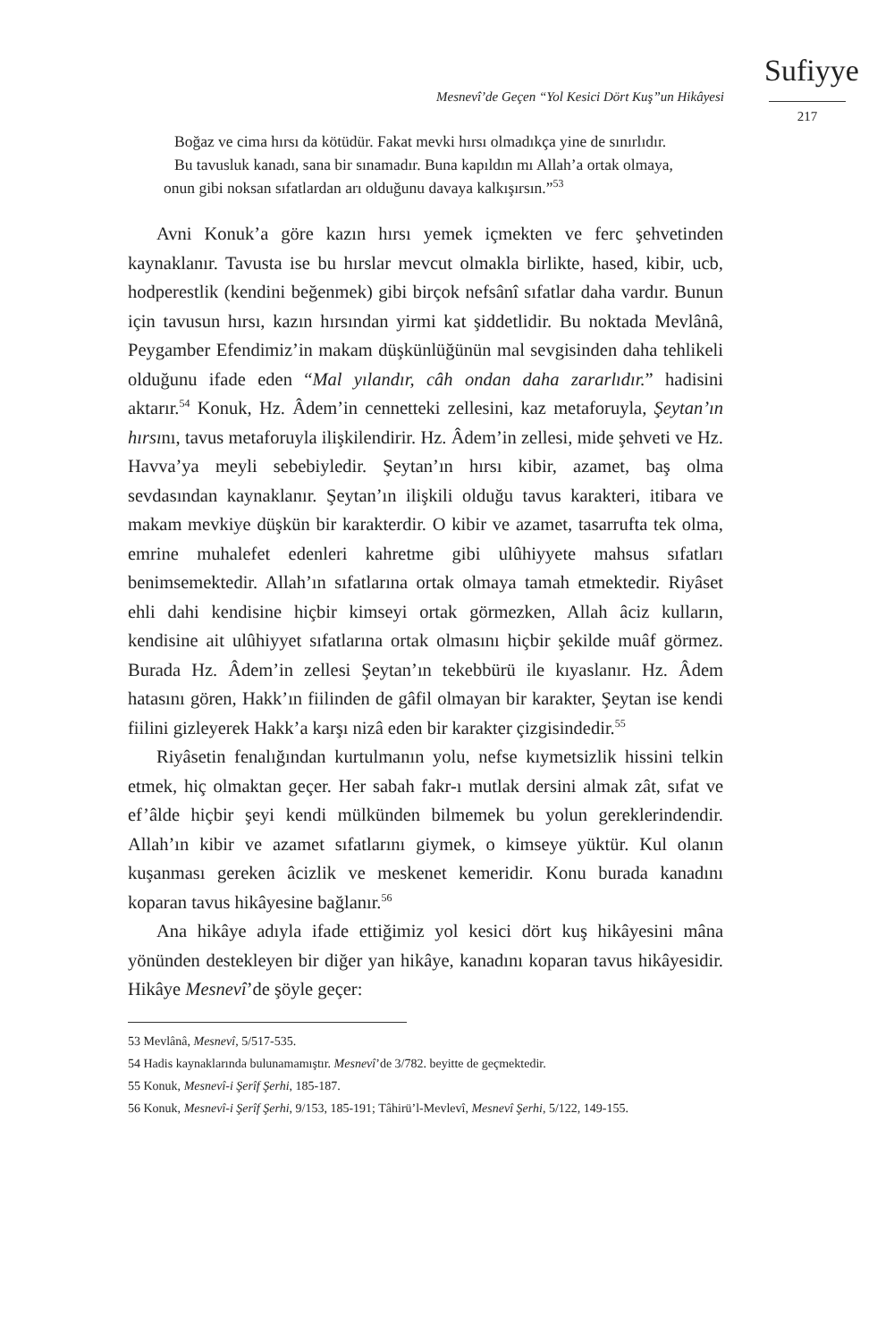Mesnevî’de Geçen “Yol Kesici Dört Kuş”un Hikâyesi
Sufiyye
217
Boğaz ve cima hırsı da kötüdür. Fakat mevki hırsı olmadıkça yine de sınırlıdır.
Bu tavusluk kanadı, sana bir sınamadır. Buna kapıldın mı Allah’a ortak olmaya, onun gibi noksan sıfatlardan arı olduğunu davaya kalkışırsın.”<sup>53</sup>
Avni Konuk’a göre kazın hırsı yemek içmekten ve ferc şehvetinden kaynaklanır. Tavusta ise bu hırslar mevcut olmakla birlikte, hased, kibir, ucb, hodperestlik (kendini beğenmek) gibi birçok nefsânî sıfatlar daha vardır. Bunun için tavusun hırsı, kazın hırsından yirmi kat şiddetlidir. Bu noktada Mevlânâ, Peygamber Efendimiz’in makam düşkünlüğünün mal sevgisinden daha tehlikeli olduğunu ifade eden “Mal yılandır, câh ondan daha zararlıdır.” hadisini aktarır.<sup>54</sup> Konuk, Hz. Âdem’in cennetteki zellesini, kaz metaforuyla, Şeytan’ın hırsını, tavus metaforuyla ilişkilendirir. Hz. Âdem’in zellesi, mide şehveti ve Hz. Havva’ya meyli sebebiyledir. Şeytan’ın hırsı kibir, azamet, baş olma sevdasından kaynaklanır. Şeytan’ın ilişkili olduğu tavus karakteri, itibara ve makam mevkiye düşkün bir karakterdir. O kibir ve azamet, tasarrufta tek olma, emrine muhalefet edenleri kahretme gibi ulûhiyyete mahsus sıfatları benimsemektedir. Allah’ın sıfatlarına ortak olmaya tamah etmektedir. Riyâset ehli dahi kendisine hiçbir kimseyi ortak görmezken, Allah âciz kulların, kendisine ait ulûhiyyet sıfatlarına ortak olmasını hiçbir şekilde muâf görmez. Burada Hz. Âdem’in zellesi Şeytan’ın tekebbürü ile kıyaslanır. Hz. Âdem hatasını gören, Hakk’ın fiilinden de gâfil olmayan bir karakter, Şeytan ise kendi fiilini gizleyerek Hakk’a karşı nizâ eden bir karakter çizgisindedir.<sup>55</sup>
Riyâsetin fenalığından kurtulmanın yolu, nefse kıymetsizlik hissini telkin etmek, hiç olmaktan geçer. Her sabah fakr-ı mutlak dersini almak zât, sıfat ve ef’âlde hiçbir şeyi kendi mülkünden bilmemek bu yolun gereklerindendir. Allah’ın kibir ve azamet sıfatlarını giymek, o kimseye yüktür. Kul olanın kuşanması gereken âcizlik ve meskenet kemeridir. Konu burada kanadını koparan tavus hikâyesine bağlanır.<sup>56</sup>
Ana hikâye adıyla ifade ettiğimiz yol kesici dört kuş hikâyesini mâna yönünden destekleyen bir diğer yan hikâye, kanadını koparan tavus hikâyesidir. Hikâye Mesnevî’de şöyle geçer:
53 Mevlânâ, Mesnevî, 5/517-535.
54 Hadis kaynaklarında bulunamamıştır. Mesnevî’de 3/782. beyitte de geçmektedir.
55 Konuk, Mesnevî-i Şerîf Şerhi, 185-187.
56 Konuk, Mesnevî-i Şerîf Şerhi, 9/153, 185-191; Tâhirü’l-Mevlevî, Mesnevî Şerhi, 5/122, 149-155.